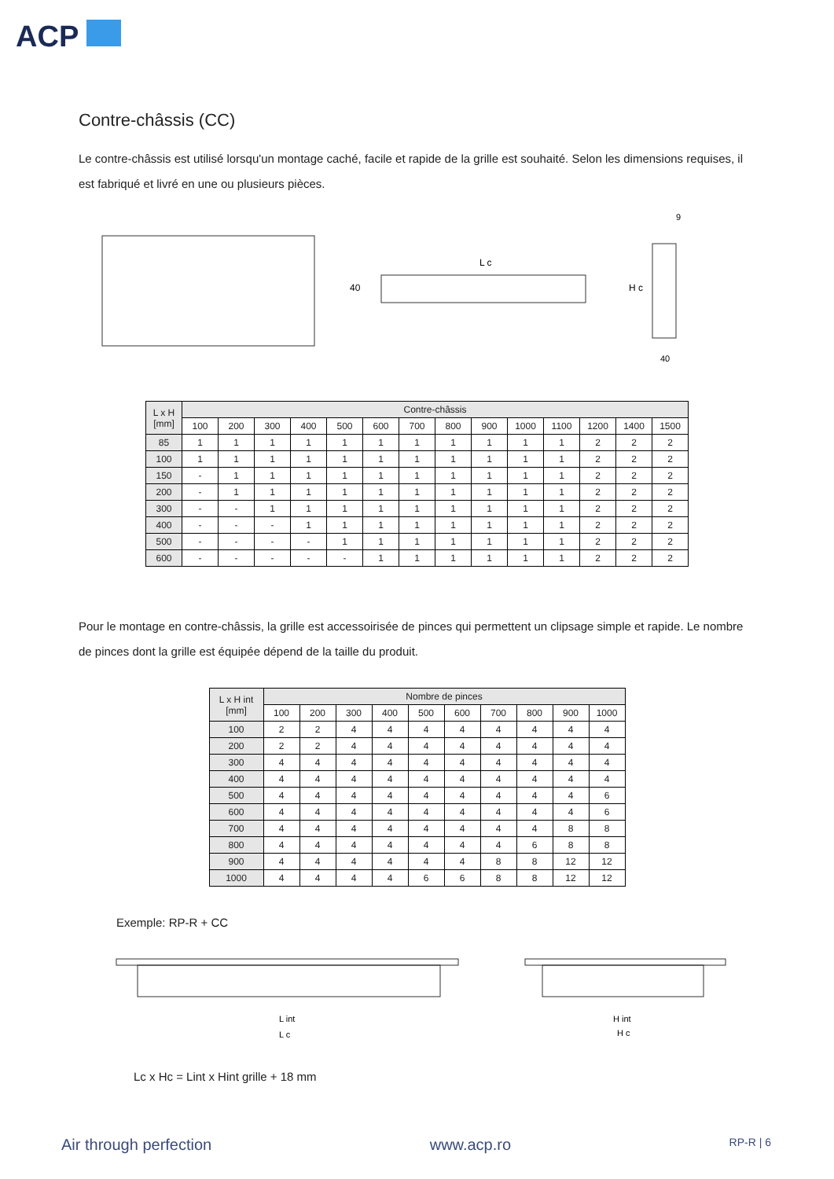ACP
Contre-châssis (CC)
Le contre-châssis est utilisé lorsqu'un montage caché, facile et rapide de la grille est souhaité. Selon les dimensions requises, il est fabriqué et livré en une ou plusieurs pièces.
L c
40
H c
9
40
| L x H [mm] | Contre-châssis | | | | | | | | | | | | | |
| --- | --- | --- | --- | --- | --- | --- | --- | --- | --- | --- | --- | --- | --- | --- |
| | 100 | 200 | 300 | 400 | 500 | 600 | 700 | 800 | 900 | 1000 | 1100 | 1200 | 1400 | 1500 |
| 85 | 1 | 1 | 1 | 1 | 1 | 1 | 1 | 1 | 1 | 1 | 1 | 2 | 2 | 2 |
| 100 | 1 | 1 | 1 | 1 | 1 | 1 | 1 | 1 | 1 | 1 | 1 | 2 | 2 | 2 |
| 150 | - | 1 | 1 | 1 | 1 | 1 | 1 | 1 | 1 | 1 | 1 | 2 | 2 | 2 |
| 200 | - | 1 | 1 | 1 | 1 | 1 | 1 | 1 | 1 | 1 | 1 | 2 | 2 | 2 |
| 300 | - | - | 1 | 1 | 1 | 1 | 1 | 1 | 1 | 1 | 1 | 2 | 2 | 2 |
| 400 | - | - | - | 1 | 1 | 1 | 1 | 1 | 1 | 1 | 1 | 2 | 2 | 2 |
| 500 | - | - | - | - | 1 | 1 | 1 | 1 | 1 | 1 | 1 | 2 | 2 | 2 |
| 600 | - | - | - | - | - | 1 | 1 | 1 | 1 | 1 | 1 | 2 | 2 | 2 |
Pour le montage en contre-châssis, la grille est accessoirisée de pinces qui permettent un clipsage simple et rapide. Le nombre de pinces dont la grille est équipée dépend de la taille du produit.
| L x H int [mm] | Nombre de pinces | | | | | | | | | |
| --- | --- | --- | --- | --- | --- | --- | --- | --- | --- | --- |
| | 100 | 200 | 300 | 400 | 500 | 600 | 700 | 800 | 900 | 1000 |
| 100 | 2 | 2 | 4 | 4 | 4 | 4 | 4 | 4 | 4 | 4 |
| 200 | 2 | 2 | 4 | 4 | 4 | 4 | 4 | 4 | 4 | 4 |
| 300 | 4 | 4 | 4 | 4 | 4 | 4 | 4 | 4 | 4 | 4 |
| 400 | 4 | 4 | 4 | 4 | 4 | 4 | 4 | 4 | 4 | 4 |
| 500 | 4 | 4 | 4 | 4 | 4 | 4 | 4 | 4 | 4 | 6 |
| 600 | 4 | 4 | 4 | 4 | 4 | 4 | 4 | 4 | 4 | 6 |
| 700 | 4 | 4 | 4 | 4 | 4 | 4 | 4 | 4 | 8 | 8 |
| 800 | 4 | 4 | 4 | 4 | 4 | 4 | 4 | 6 | 8 | 8 |
| 900 | 4 | 4 | 4 | 4 | 4 | 4 | 8 | 8 | 12 | 12 |
| 1000 | 4 | 4 | 4 | 4 | 6 | 6 | 8 | 8 | 12 | 12 |
Exemple: RP-R + CC
L int
L c
H int
H c
Lc x Hc = Lint x Hint grille + 18 mm
Air through perfection www.acp.ro RP-R | 6